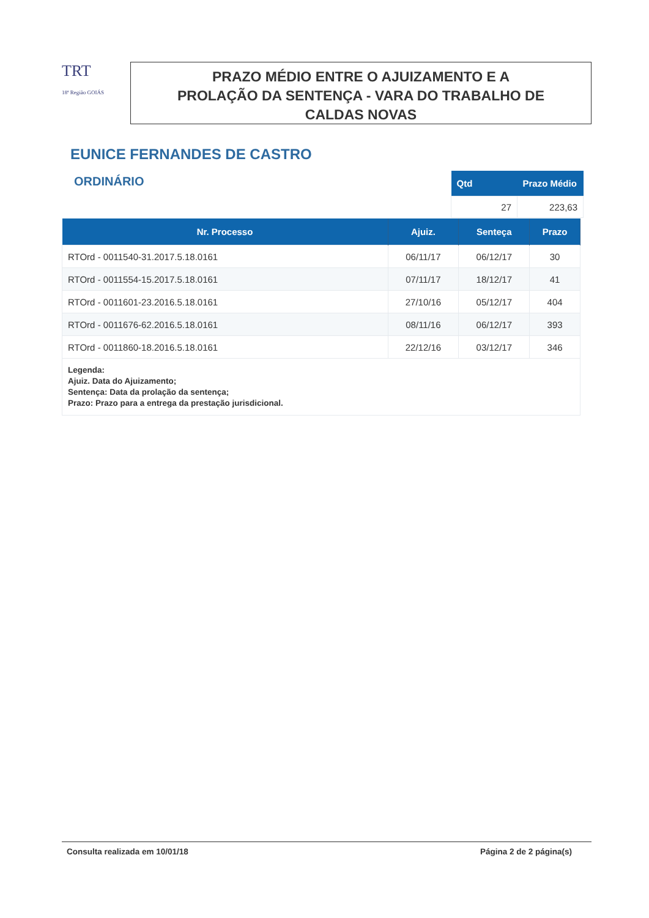TRT
18ª Região GOIÁS
PRAZO MÉDIO ENTRE O AJUIZAMENTO E A
PROLAÇÃO DA SENTENÇA - VARA DO TRABALHO DE
CALDAS NOVAS
EUNICE FERNANDES DE CASTRO
ORDINÁRIO
| Qtd | Prazo Médio |
| --- | --- |
| 27 | 223,63 |
| Nr. Processo | Ajuiz. | Senteça | Prazo |
| --- | --- | --- | --- |
| RTOrd - 0011540-31.2017.5.18.0161 | 06/11/17 | 06/12/17 | 30 |
| RTOrd - 0011554-15.2017.5.18.0161 | 07/11/17 | 18/12/17 | 41 |
| RTOrd - 0011601-23.2016.5.18.0161 | 27/10/16 | 05/12/17 | 404 |
| RTOrd - 0011676-62.2016.5.18.0161 | 08/11/16 | 06/12/17 | 393 |
| RTOrd - 0011860-18.2016.5.18.0161 | 22/12/16 | 03/12/17 | 346 |
| Legenda: Ajuiz. Data do Ajuizamento; Sentença: Data da prolação da sentença; Prazo: Prazo para a entrega da prestação jurisdicional. | | | |
Consulta realizada em 10/01/18 Página 2 de 2 página(s)